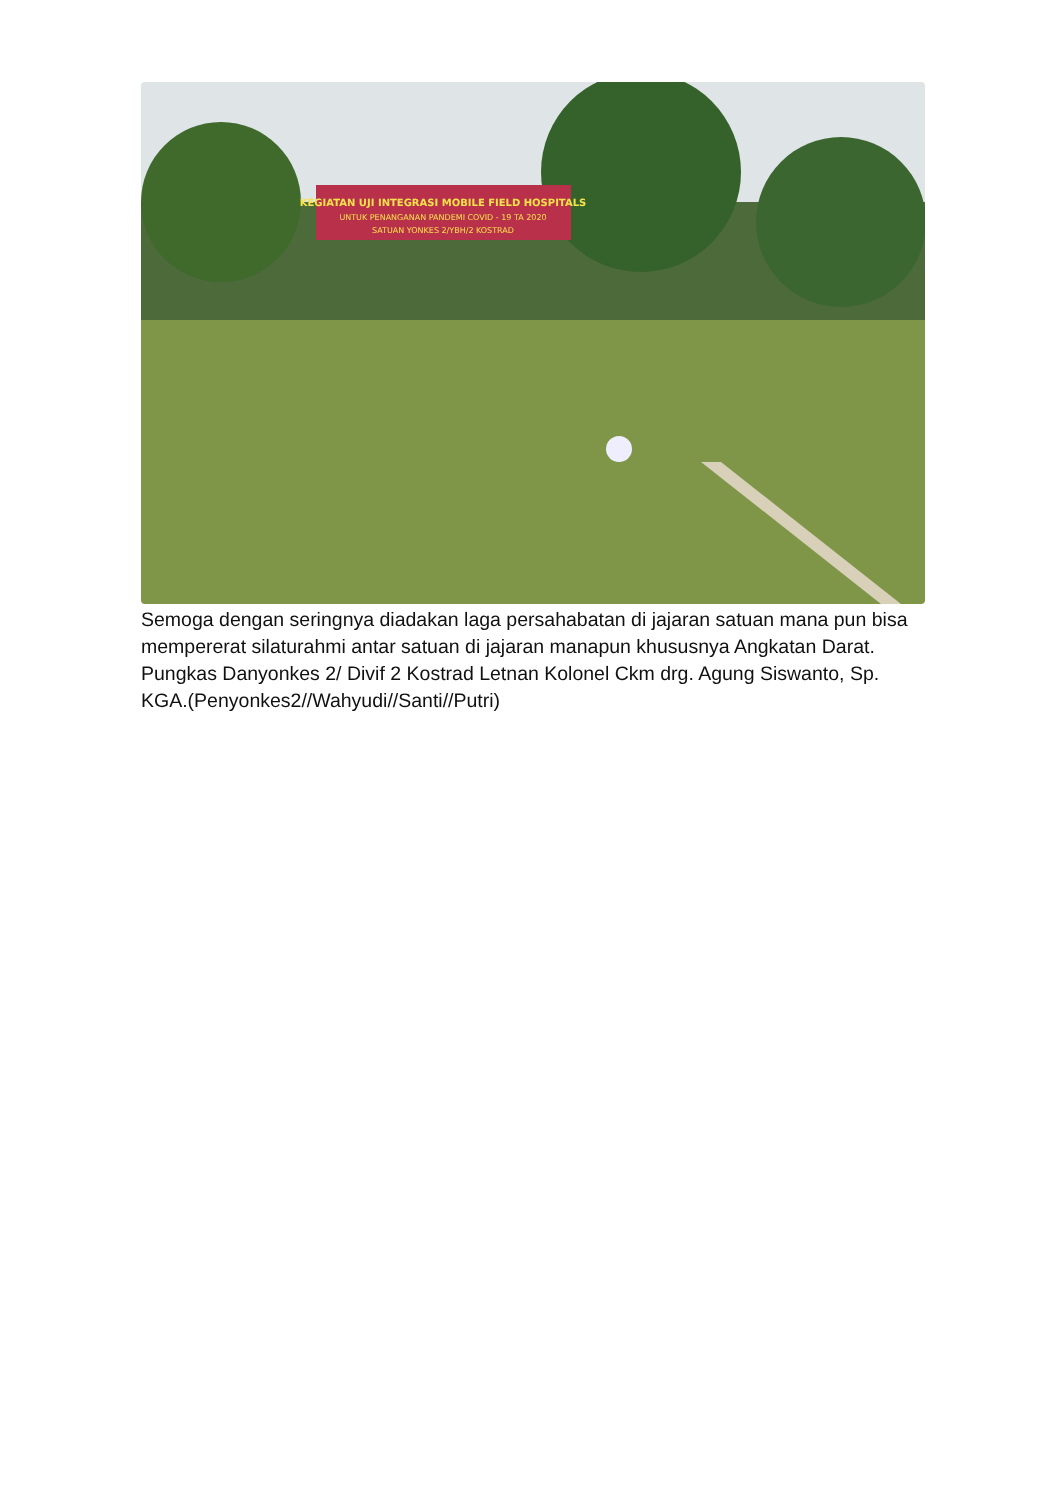KEGIATAN UJI INTEGRASI MOBILE FIELD HOSPITALS
UNTUK PENANGANAN PANDEMI COVID - 19 TA 2020
SATUAN YONKES 2/YBH/2 KOSTRAD
Semoga dengan seringnya diadakan laga persahabatan di jajaran satuan mana pun bisa mempererat silaturahmi antar satuan di jajaran manapun khususnya Angkatan Darat. Pungkas Danyonkes 2/ Divif 2 Kostrad Letnan Kolonel Ckm drg. Agung Siswanto, Sp. KGA.(Penyonkes2//Wahyudi//Santi//Putri)